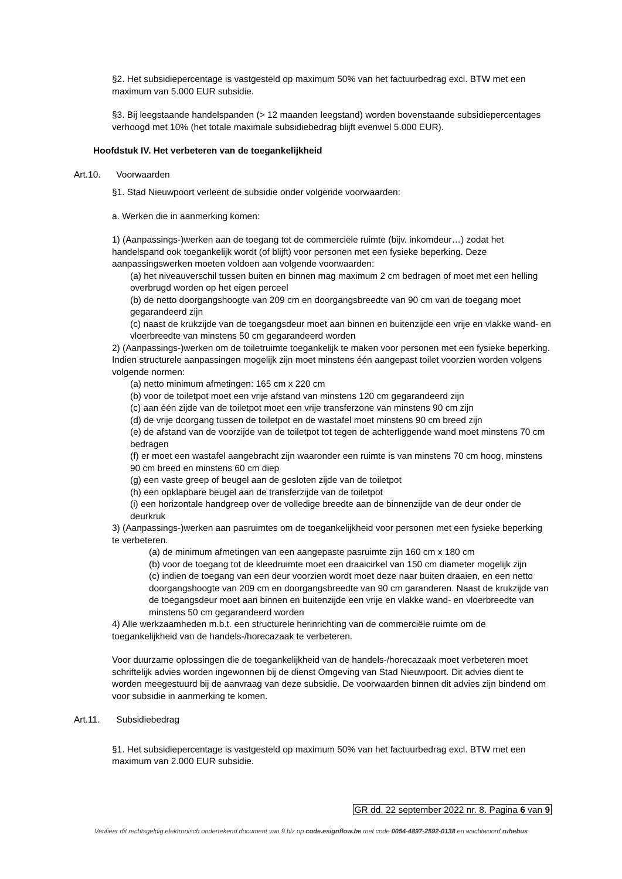§2. Het subsidiepercentage is vastgesteld op maximum 50% van het factuurbedrag excl. BTW met een maximum van 5.000 EUR subsidie.
§3. Bij leegstaande handelspanden (> 12 maanden leegstand) worden bovenstaande subsidiepercentages verhoogd met 10% (het totale maximale subsidiebedrag blijft evenwel 5.000 EUR).
Hoofdstuk IV. Het verbeteren van de toegankelijkheid
Art.10. Voorwaarden
§1. Stad Nieuwpoort verleent de subsidie onder volgende voorwaarden:
a. Werken die in aanmerking komen:
1) (Aanpassings-)werken aan de toegang tot de commerciële ruimte (bijv. inkomdeur…) zodat het handelspand ook toegankelijk wordt (of blijft) voor personen met een fysieke beperking. Deze aanpassingswerken moeten voldoen aan volgende voorwaarden:
(a) het niveauverschil tussen buiten en binnen mag maximum 2 cm bedragen of moet met een helling overbrugd worden op het eigen perceel
(b) de netto doorgangshoogte van 209 cm en doorgangsbreedte van 90 cm van de toegang moet gegarandeerd zijn
(c) naast de krukzijde van de toegangsdeur moet aan binnen en buitenzijde een vrije en vlakke wand- en vloerbreedte van minstens 50 cm gegarandeerd worden
2) (Aanpassings-)werken om de toiletruimte toegankelijk te maken voor personen met een fysieke beperking. Indien structurele aanpassingen mogelijk zijn moet minstens één aangepast toilet voorzien worden volgens volgende normen:
(a) netto minimum afmetingen: 165 cm x 220 cm
(b) voor de toiletpot moet een vrije afstand van minstens 120 cm gegarandeerd zijn
(c) aan één zijde van de toiletpot moet een vrije transferzone van minstens 90 cm zijn
(d) de vrije doorgang tussen de toiletpot en de wastafel moet minstens 90 cm breed zijn
(e) de afstand van de voorzijde van de toiletpot tot tegen de achterliggende wand moet minstens 70 cm bedragen
(f) er moet een wastafel aangebracht zijn waaronder een ruimte is van minstens 70 cm hoog, minstens 90 cm breed en minstens 60 cm diep
(g) een vaste greep of beugel aan de gesloten zijde van de toiletpot
(h) een opklapbare beugel aan de transferzijde van de toiletpot
(i) een horizontale handgreep over de volledige breedte aan de binnenzijde van de deur onder de deurkruk
3) (Aanpassings-)werken aan pasruimtes om de toegankelijkheid voor personen met een fysieke beperking te verbeteren.
(a) de minimum afmetingen van een aangepaste pasruimte zijn 160 cm x 180 cm
(b) voor de toegang tot de kleedruimte moet een draaicirkel van 150 cm diameter mogelijk zijn
(c) indien de toegang van een deur voorzien wordt moet deze naar buiten draaien, en een netto doorgangshoogte van 209 cm en doorgangsbreedte van 90 cm garanderen. Naast de krukzijde van de toegangsdeur moet aan binnen en buitenzijde een vrije en vlakke wand- en vloerbreedte van minstens 50 cm gegarandeerd worden
4) Alle werkzaamheden m.b.t. een structurele herinrichting van de commerciële ruimte om de toegankelijkheid van de handels-/horecazaak te verbeteren.
Voor duurzame oplossingen die de toegankelijkheid van de handels-/horecazaak moet verbeteren moet schriftelijk advies worden ingewonnen bij de dienst Omgeving van Stad Nieuwpoort. Dit advies dient te worden meegestuurd bij de aanvraag van deze subsidie. De voorwaarden binnen dit advies zijn bindend om voor subsidie in aanmerking te komen.
Art.11. Subsidiebedrag
§1. Het subsidiepercentage is vastgesteld op maximum 50% van het factuurbedrag excl. BTW met een maximum van 2.000 EUR subsidie.
GR dd. 22 september 2022 nr. 8. Pagina 6 van 9
Verifieer dit rechtsgeldig elektronisch ondertekend document van 9 blz op code.esignflow.be met code 0054-4897-2592-0138 en wachtwoord ruhebus